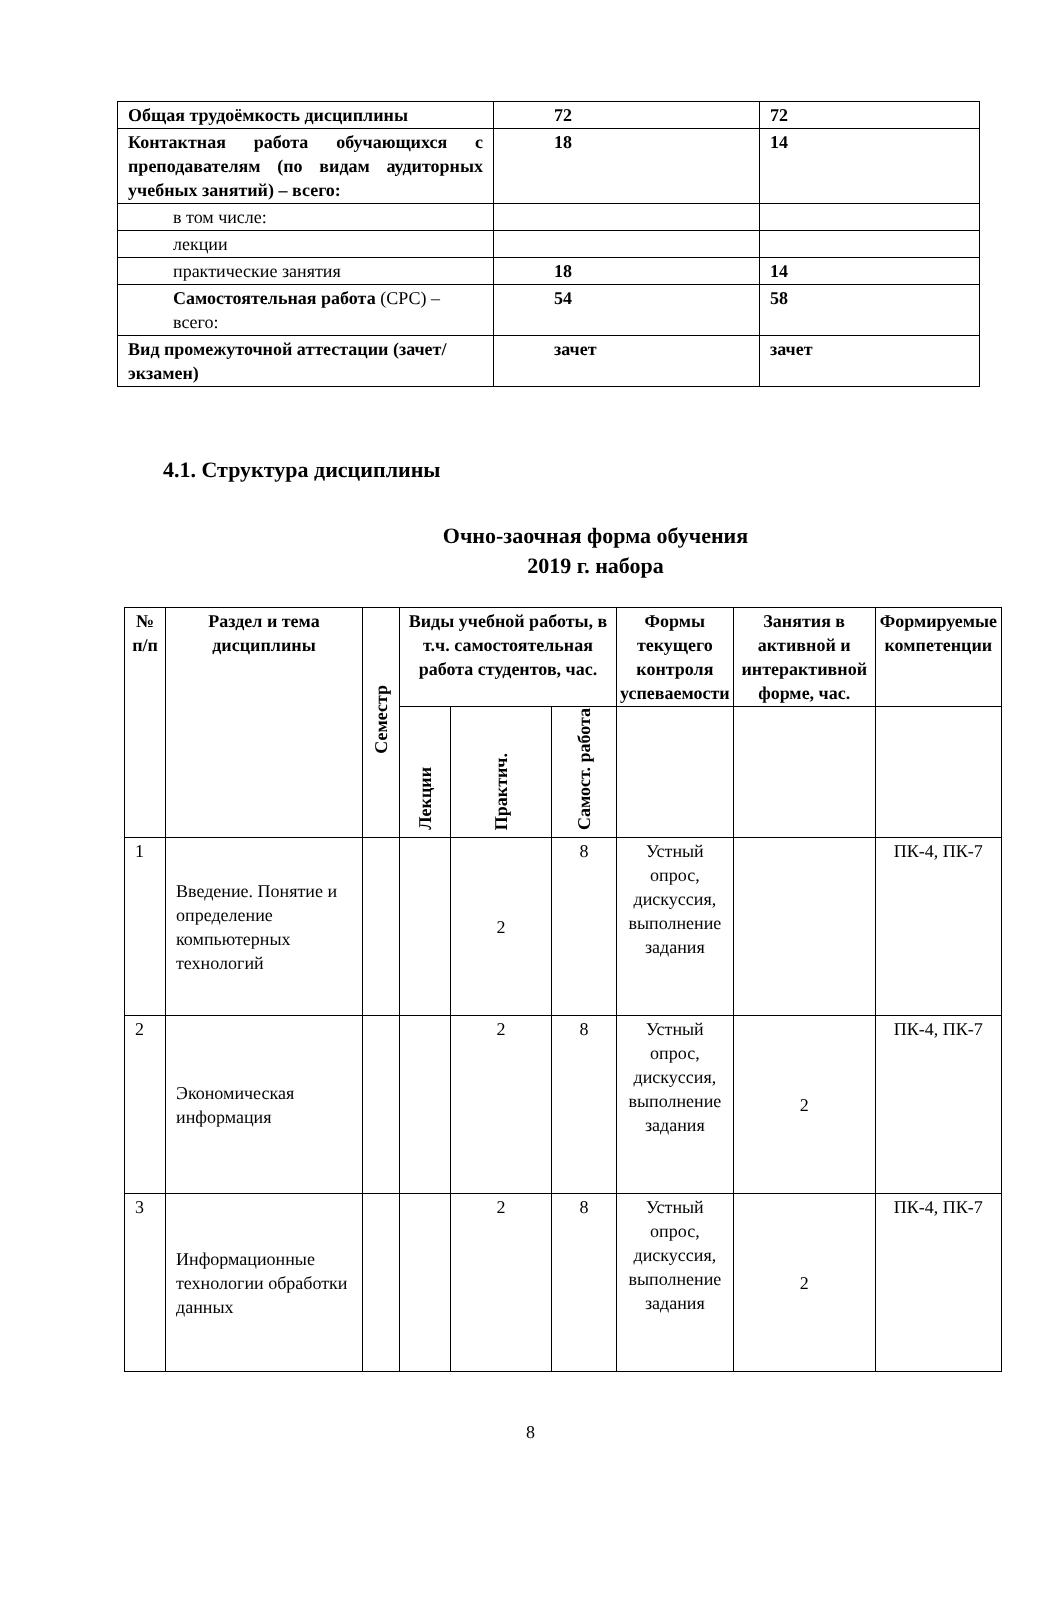| Общая трудоёмкость дисциплины | 72 | 72 |
| Контактная работа обучающихся с преподавателям (по видам аудиторных учебных занятий) – всего: | 18 | 14 |
| в том числе: | | |
| лекции | | |
| практические занятия | 18 | 14 |
| Самостоятельная работа (СРС) – всего: | 54 | 58 |
| Вид промежуточной аттестации (зачет/экзамен) | зачет | зачет |
4.1. Структура дисциплины
Очно-заочная форма обучения
2019 г. набора
| № п/п | Раздел и тема дисциплины | Семестр | Виды учебной работы, в т.ч. самостоятельная работа студентов, час. | | | Формы текущего контроля успеваемости | Занятия в активной и интерактивной форме, час. | Формируемые компетенции |
| --- | --- | --- | --- | --- | --- | --- | --- | --- |
| | | | Лекции | Практич. | Самост. работа | | | |
| 1 | Введение. Понятие и определение компьютерных технологий | | | 2 | 8 | Устный опрос, дискуссия, выполнение задания | | ПК-4, ПК-7 |
| 2 | Экономическая информация | | | 2 | 8 | Устный опрос, дискуссия, выполнение задания | 2 | ПК-4, ПК-7 |
| 3 | Информационные технологии обработки данных | | | 2 | 8 | Устный опрос, дискуссия, выполнение задания | 2 | ПК-4, ПК-7 |
8